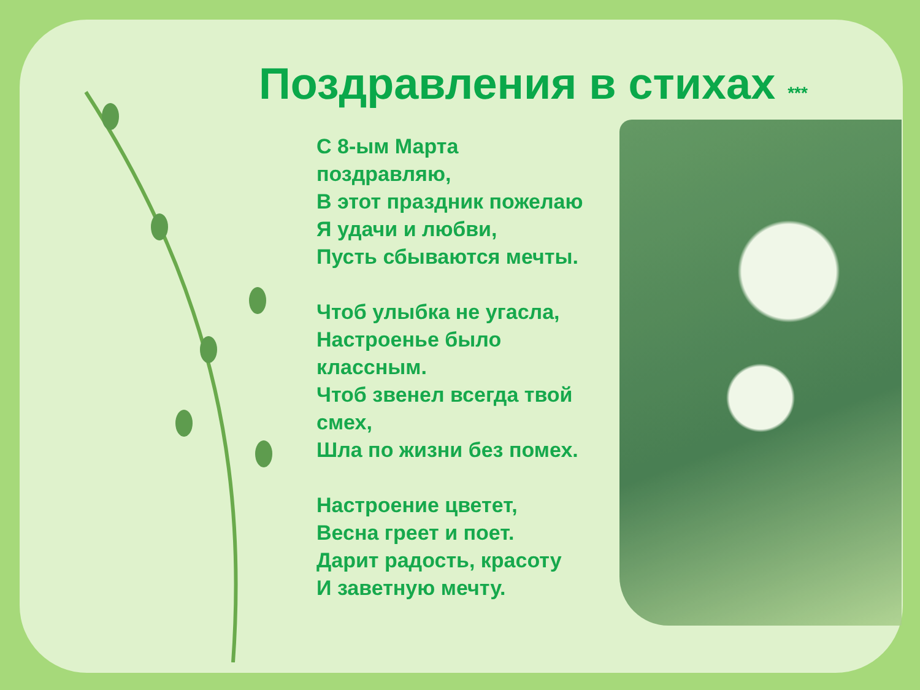Поздравления в стихах ***
С 8-ым Марта
поздравляю,
В этот праздник пожелаю
Я удачи и любви,
Пусть сбываются мечты.
Чтоб улыбка не угасла,
Настроенье было
классным.
Чтоб звенел всегда твой
смех,
Шла по жизни без помех.
Настроение цветет,
Весна греет и поет.
Дарит радость, красоту
И заветную мечту.